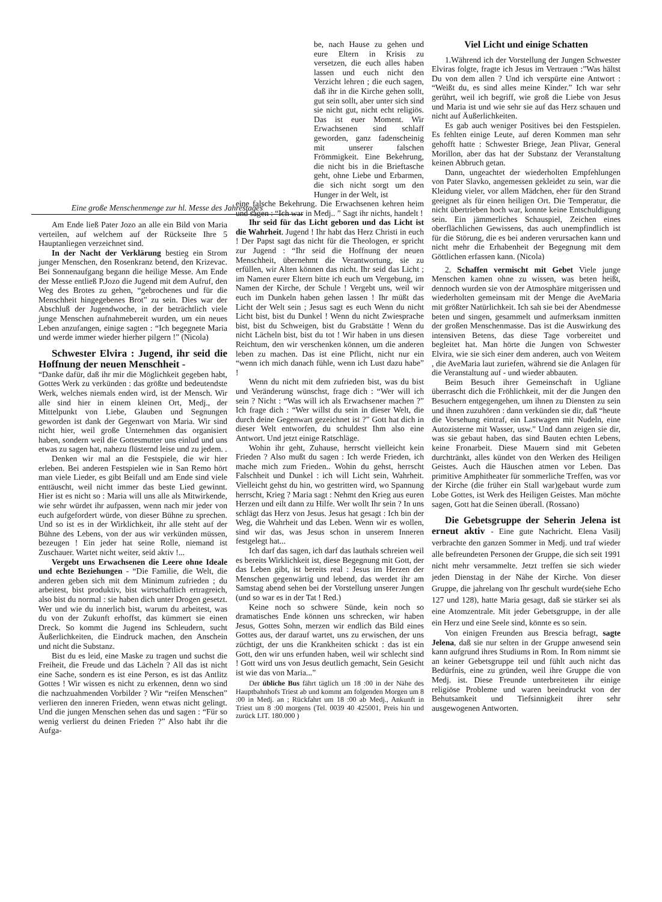Eine große Menschenmenge zur hl. Messe des Jahrestages
Am Ende ließ Pater Jozo an alle ein Bild von Maria verteilen, auf welchem auf der Rückseite Ihre 5 Hauptanliegen verzeichnet sind.
In der Nacht der Verklärung bestieg ein Strom junger Menschen, den Rosenkranz betend, den Krizevac. Bei Sonnenaufgang begann die heilige Messe. Am Ende der Messe entließ P.Jozo die Jugend mit dem Aufruf, den Weg des Brotes zu gehen, “gebrochenes und für die Menschheit hingegebenes Brot” zu sein. Dies war der Abschluß der Jugendwoche, in der beträchtlich viele junge Menschen aufnahmebereit wurden, um ein neues Leben anzufangen, einige sagten : “Ich begegnete Maria und werde immer wieder hierher pilgern !” (Nicola)
Schwester Elvira : Jugend, ihr seid die Hoffnung der neuen Menschheit -
“Danke dafür, daß ihr mir die Möglichkeit gegeben habt, Gottes Werk zu verkünden : das größte und bedeutendste Werk, welches niemals enden wird, ist der Mensch. Wir alle sind hier in einem kleinen Ort, Medj., der Mittelpunkt von Liebe, Glauben und Segnungen geworden ist dank der Gegenwart von Maria. Wir sind nicht hier, weil große Unternehmen das organisiert haben, sondern weil die Gottesmutter uns einlud und uns etwas zu sagen hat, nahezu flüsternd leise und zu jedem. .
Denken wir mal an die Festspiele, die wir hier erleben. Bei anderen Festspielen wie in San Remo hört man viele Lieder, es gibt Beifall und am Ende sind viele enttäuscht, weil nicht immer das beste Lied gewinnt. Hier ist es nicht so : Maria will uns alle als Mitwirkende, wie sehr würdet ihr aufpassen, wenn nach mir jeder von euch aufgefordert würde, von dieser Bühne zu sprechen. Und so ist es in der Wirklichkeit, ihr alle steht auf der Bühne des Lebens, von der aus wir verkünden müssen, bezeugen ! Ein jeder hat seine Rolle, niemand ist Zuschauer. Wartet nicht weiter, seid aktiv !...
Vergebt uns Erwachsenen die Leere ohne Ideale und echte Beziehungen - “Die Familie, die Welt, die anderen geben sich mit dem Minimum zufrieden ; du arbeitest, bist produktiv, bist wirtschaftlich ertragreich, also bist du normal : sie haben dich unter Drogen gesetzt. Wer und wie du innerlich bist, warum du arbeitest, was du von der Zukunft erhoffst, das kümmert sie einen Dreck. So kommt die Jugend ins Schleudern, sucht Äußerlichkeiten, die Eindruck machen, den Anschein und nicht die Substanz.
Bist du es leid, eine Maske zu tragen und suchst die Freiheit, die Freude und das Lächeln ? All das ist nicht eine Sache, sondern es ist eine Person, es ist das Antlitz Gottes ! Wir wissen es nicht zu erkennen, denn wo sind die nachzuahmenden Vorbilder ? Wir “reifen Menschen” verlieren den inneren Frieden, wenn etwas nicht gelingt. Und die jungen Menschen sehen das und sagen : “Für so wenig verlierst du deinen Frieden ?” Also habt ihr die Aufga-
be, nach Hause zu gehen und eure Eltern in Krisis zu versetzen, die euch alles haben lassen und euch nicht den Verzicht lehren ; die euch sagen, daß ihr in die Kirche gehen sollt, gut sein sollt, aber unter sich sind sie nicht gut, nicht echt religiös. Das ist euer Moment. Wir Erwachsenen sind schlaff geworden, ganz fadenscheinig mit unserer falschen Frömmigkeit. Eine Bekehrung, die nicht bis in die Brieftasche geht, ohne Liebe und Erbarmen, die sich nicht sorgt um den Hunger in der Welt, ist
eine falsche Bekehrung. Die Erwachsenen kehren heim und sagen : “Ich war in Medj.. ” Sagt ihr nichts, handelt !
Ihr seid für das Licht geboren und das Licht ist die Wahrheit. Jugend ! Ihr habt das Herz Christi in euch ! Der Papst sagt das nicht für die Theologen, er spricht zur Jugend : “Ihr seid die Hoffnung der neuen Menschheit, übernehmt die Verantwortung, sie zu erfüllen, wir Alten können das nicht. Ihr seid das Licht ; im Namen eurer Eltern bitte ich euch um Vergebung, im Namen der Kirche, der Schule ! Vergebt uns, weil wir euch im Dunkeln haben gehen lassen ! Ihr müßt das Licht der Welt sein ; Jesus sagt es euch Wenn du nicht Licht bist, bist du Dunkel ! Wenn du nicht Zwiesprache bist, bist du Schweigen, bist du Grabstätte ! Wenn du nicht Lächeln bist, bist du tot ! Wir haben in uns diesen Reichtum, den wir verschenken können, um die anderen leben zu machen. Das ist eine Pflicht, nicht nur ein “wenn ich mich danach fühle, wenn ich Lust dazu habe” !
Wenn du nicht mit dem zufrieden bist, was du bist und Veränderung wünschst, frage dich : “Wer will ich sein ? Nicht : “Was will ich als Erwachsener machen ?” Ich frage dich : “Wer willst du sein in dieser Welt, die durch deine Gegenwart gezeichnet ist ?” Gott hat dich in dieser Welt entworfen, du schuldest Ihm also eine Antwort. Und jetzt einige Ratschläge.
Wohin ihr geht, Zuhause, herrscht vielleicht kein Frieden ? Also mußt du sagen : Ich werde Frieden, ich mache mich zum Frieden.. Wohin du gehst, herrscht Falschheit und Dunkel : ich will Licht sein, Wahrheit. Vielleicht gehst du hin, wo gestritten wird, wo Spannung herrscht, Krieg ? Maria sagt : Nehmt den Krieg aus euren Herzen und eilt dann zu Hilfe. Wer wollt Ihr sein ? In uns schlägt das Herz von Jesus. Jesus hat gesagt : Ich bin der Weg, die Wahrheit und das Leben. Wenn wir es wollen, sind wir das, was Jesus schon in unserem Inneren festgelegt hat...
Ich darf das sagen, ich darf das lauthals schreien weil es bereits Wirklichkeit ist, diese Begegnung mit Gott, der das Leben gibt, ist bereits real : Jesus im Herzen der Menschen gegenwärtig und lebend, das werdet ihr am Samstag abend sehen bei der Vorstellung unserer Jungen (und so war es in der Tat ! Red.)
Keine noch so schwere Sünde, kein noch so dramatisches Ende können uns schrecken, wir haben Jesus, Gottes Sohn, merzen wir endlich das Bild eines Gottes aus, der darauf wartet, uns zu erwischen, der uns züchtigt, der uns die Krankheiten schickt : das ist ein Gott, den wir uns erfunden haben, weil wir schlecht sind ! Gott wird uns von Jesus deutlich gemacht, Sein Gesicht ist wie das von Maria...”
Der übliche Bus fährt täglich um 18 :00 in der Nähe des Hauptbahnhofs Triest ab und kommt am folgenden Morgen um 8 :00 in Medj. an ; Rückfahrt um 18 :00 ab Medj., Ankunft in Triest um 8 :00 morgens (Tel. 0039 40 425001, Preis hin und zurück LIT. 180.000 )
Viel Licht und einige Schatten
1.Während ich der Vorstellung der Jungen Schwester Elviras folgte, fragte ich Jesus im Vertrauen :”Was hältst Du von dem allen ? Und ich verspürte eine Antwort : “Weißt du, es sind alles meine Kinder.” Ich war sehr gerührt, weil ich begriff, wie groß die Liebe von Jesus und Maria ist und wie sehr sie auf das Herz schauen und nicht auf Äußerlichkeiten.
Es gab auch weniger Positives bei den Festspielen. Es fehlten einige Leute, auf deren Kommen man sehr gehofft hatte : Schwester Briege, Jean Plivar, General Morillon, aber das hat der Substanz der Veranstaltung keinen Abbruch getan.
Dann, ungeachtet der wiederholten Empfehlungen von Pater Slavko, angemessen gekleidet zu sein, war die Kleidung vieler, vor allem Mädchen, eher für den Strand geeignet als für einen heiligen Ort. Die Temperatur, die nicht übertrieben hoch war, konnte keine Entschuldigung sein. Ein jämmerliches Schauspiel, Zeichen eines oberflächlichen Gewissens, das auch unempfindlich ist für die Störung, die es bei anderen verursachen kann und nicht mehr die Erhabenheit der Begegnung mit dem Göttlichen erfassen kann. (Nicola)
2. Schaffen vermischt mit Gebet Viele junge Menschen kamen ohne zu wissen, was beten heißt, dennoch wurden sie von der Atmosphäre mitgerissen und wiederholten gemeinsam mit der Menge die AveMaria mit größter Natürlichkeit. Ich sah sie bei der Abendmesse beten und singen, gesammelt und aufmerksam inmitten der großen Menschenmasse. Das ist die Auswirkung des intensiven Betens, das diese Tage vorbereitet und begleitet hat. Man hörte die Jungen von Schwester Elvira, wie sie sich einer dem anderen, auch von Weitem , die AveMaria laut zuriefen, während sie die Anlagen für die Veranstaltung auf - und wieder abbauten.
Beim Besuch ihrer Gemeinschaft in Ugliane überrascht dich die Fröhlichkeit, mit der die Jungen den Besuchern entgegengehen, um ihnen zu Diensten zu sein und ihnen zuzuhören : dann verkünden sie dir, daß “heute die Vorsehung eintraf, ein Lastwagen mit Nudeln, eine Autozisterne mit Wasser, usw.” Und dann zeigen sie dir, was sie gebaut haben, das sind Bauten echten Lebens, keine Fronarbeit. Diese Mauern sind mit Gebeten durchtränkt, alles kündet von den Werken des Heiligen Geistes. Auch die Häuschen atmen vor Leben. Das primitive Amphitheater für sommerliche Treffen, was vor der Kirche (die früher ein Stall war)gebaut wurde zum Lobe Gottes, ist Werk des Heiligen Geistes. Man möchte sagen, Gott hat die Seinen überall. (Rossano)
Die Gebetsgruppe der Seherin Jelena ist erneut aktiv - Eine gute Nachricht. Elena Vasilj verbrachte den ganzen Sommer in Medj. und traf wieder alle befreundeten Personen der Gruppe, die sich seit 1991 nicht mehr versammelte. Jetzt treffen sie sich wieder jeden Dienstag in der Nähe der Kirche. Von dieser Gruppe, die jahrelang von Ihr geschult wurde(siehe Echo 127 und 128), hatte Maria gesagt, daß sie stärker sei als eine Atomzentrale. Mit jeder Gebetsgruppe, in der alle ein Herz und eine Seele sind, könnte es so sein.
Von einigen Freunden aus Brescia befragt, sagte Jelena, daß sie nur selten in der Gruppe anwesend sein kann aufgrund ihres Studiums in Rom. In Rom nimmt sie an keiner Gebetsgruppe teil und fühlt auch nicht das Bedürfnis, eine zu gründen, weil ihre Gruppe die von Medj. ist. Diese Freunde unterbreiteten ihr einige religiöse Probleme und waren beeindruckt von der Behutsamkeit und Tiefsinnigkeit ihrer sehr ausgewogenen Antworten.